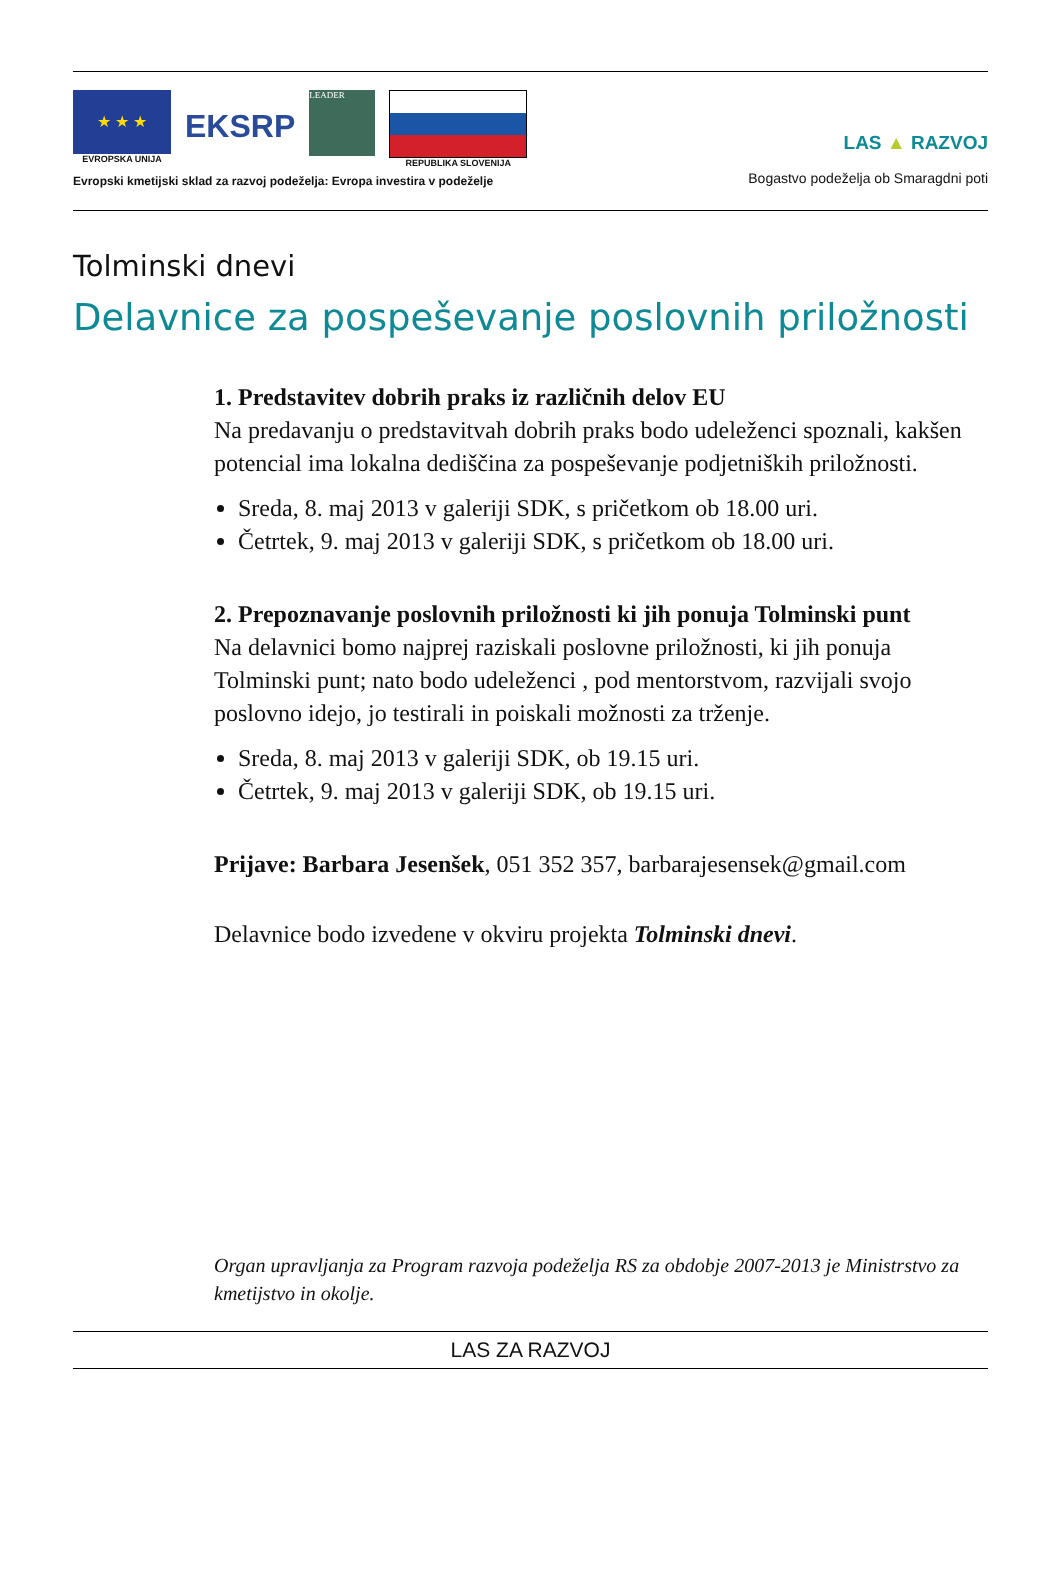★ ★ ★
EVROPSKA UNIJA
EKSRP
LEADER
REPUBLIKA SLOVENIJA
Evropski kmetijski sklad za razvoj podeželja: Evropa investira v podeželje
LAS ▲ RAZVOJ
Bogastvo podeželja ob Smaragdni poti
Tolminski dnevi
Delavnice za pospeševanje poslovnih priložnosti
1. Predstavitev dobrih praks iz različnih delov EU
Na predavanju o predstavitvah dobrih praks bodo udeleženci spoznali, kakšen potencial ima lokalna dediščina za pospeševanje podjetniških priložnosti.
Sreda, 8. maj 2013 v galeriji SDK, s pričetkom ob 18.00 uri.
Četrtek, 9. maj 2013 v galeriji SDK, s pričetkom ob 18.00 uri.
2. Prepoznavanje poslovnih priložnosti ki jih ponuja Tolminski punt
Na delavnici bomo najprej raziskali poslovne priložnosti, ki jih ponuja Tolminski punt; nato bodo udeleženci , pod mentorstvom, razvijali svojo poslovno idejo, jo testirali in poiskali možnosti za trženje.
Sreda, 8. maj 2013 v galeriji SDK, ob 19.15 uri.
Četrtek, 9. maj 2013 v galeriji SDK, ob 19.15 uri.
Prijave: Barbara Jesenšek, 051 352 357, barbarajesensek@gmail.com
Delavnice bodo izvedene v okviru projekta Tolminski dnevi.
Organ upravljanja za Program razvoja podeželja RS za obdobje 2007-2013 je Ministrstvo za kmetijstvo in okolje.
LAS ZA RAZVOJ